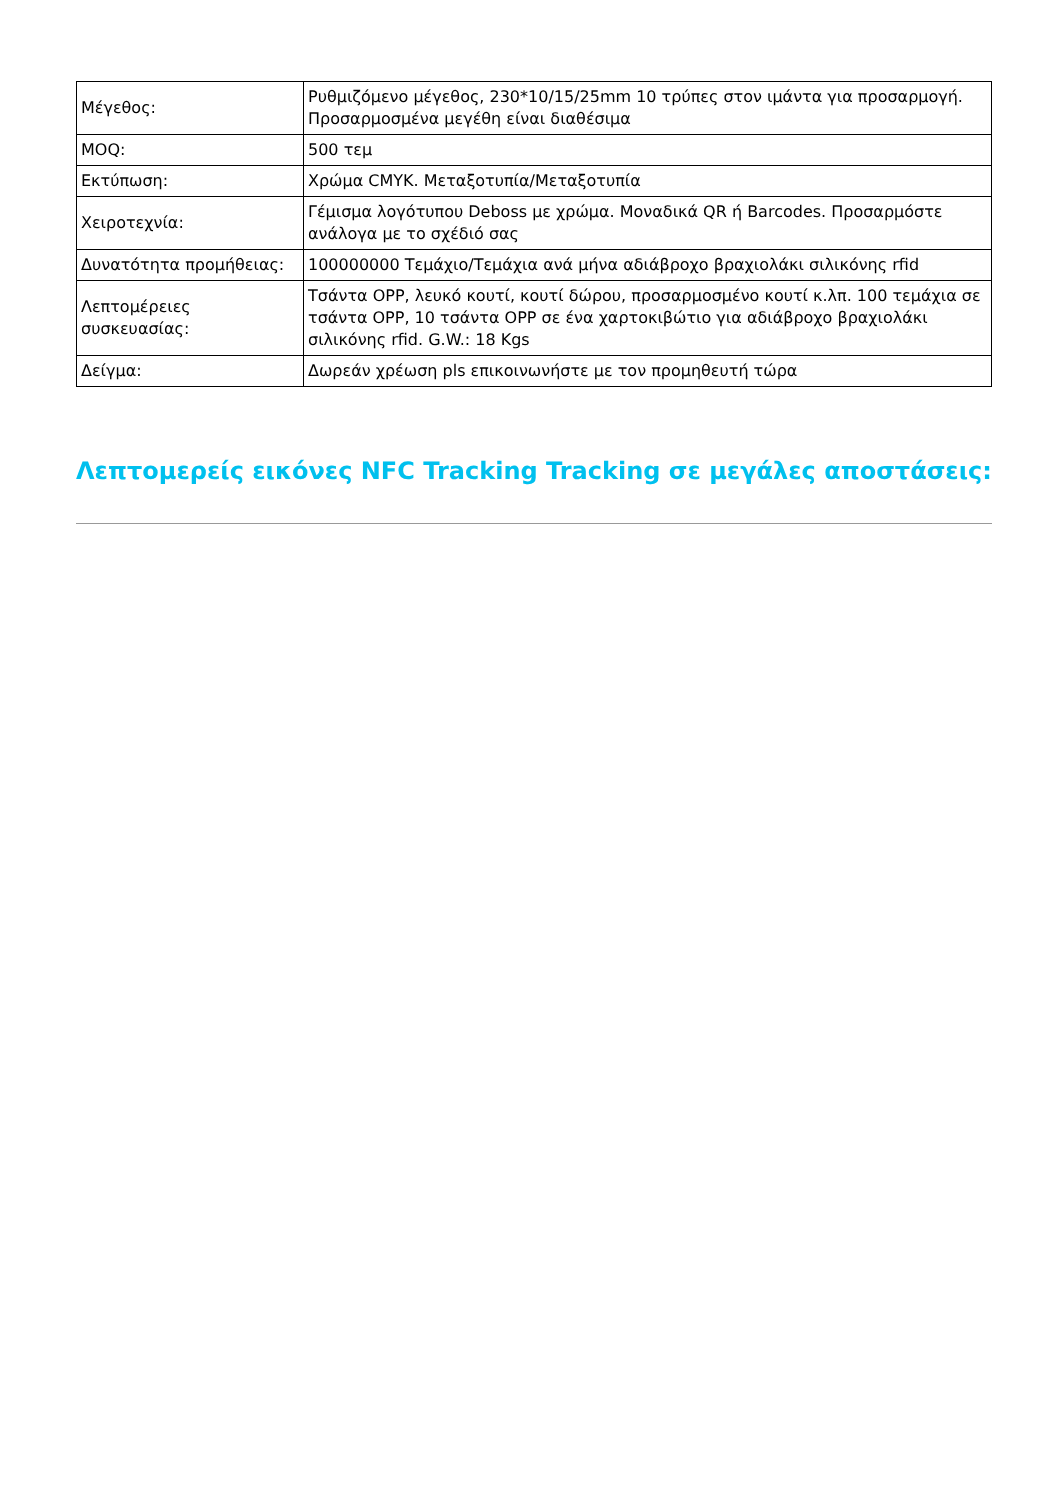| Μέγεθος: | Ρυθμιζόμενο μέγεθος, 230*10/15/25mm 10 τρύπες στον ιμάντα για προσαρμογή. Προσαρμοσμένα μεγέθη είναι διαθέσιμα |
| MOQ: | 500 τεμ |
| Εκτύπωση: | Χρώμα CMYK. Μεταξοτυπία/Μεταξοτυπία |
| Χειροτεχνία: | Γέμισμα λογότυπου Deboss με χρώμα. Μοναδικά QR ή Barcodes. Προσαρμόστε ανάλογα με το σχέδιό σας |
| Δυνατότητα προμήθειας: | 100000000 Τεμάχιο/Τεμάχια ανά μήνα αδιάβροχο βραχιολάκι σιλικόνης rfid |
| Λεπτομέρειες συσκευασίας: | Τσάντα OPP, λευκό κουτί, κουτί δώρου, προσαρμοσμένο κουτί κ.λπ. 100 τεμάχια σε τσάντα OPP, 10 τσάντα OPP σε ένα χαρτοκιβώτιο για αδιάβροχο βραχιολάκι σιλικόνης rfid. G.W.: 18 Kgs |
| Δείγμα: | Δωρεάν χρέωση pls επικοινωνήστε με τον προμηθευτή τώρα |
Λεπτομερείς εικόνες NFC Tracking Tracking σε μεγάλες αποστάσεις: